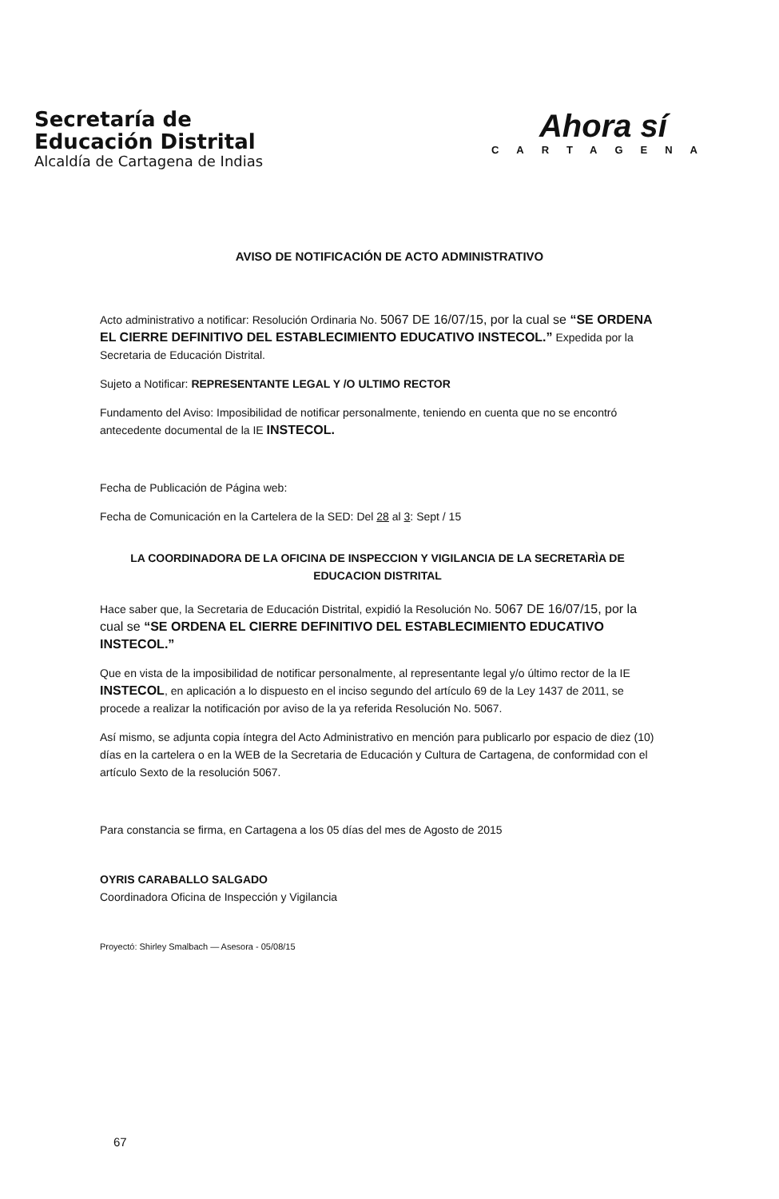Secretaría de
Educación Distrital
Alcaldía de Cartagena de Indias
Ahora sí
CARTAGENA
AVISO DE NOTIFICACIÓN DE ACTO ADMINISTRATIVO
Acto administrativo a notificar: Resolución Ordinaria No. 5067 DE 16/07/15, por la cual se “SE ORDENA EL CIERRE DEFINITIVO DEL ESTABLECIMIENTO EDUCATIVO INSTECOL.” Expedida por la Secretaria de Educación Distrital.
Sujeto a Notificar: REPRESENTANTE LEGAL Y /O ULTIMO RECTOR
Fundamento del Aviso: Imposibilidad de notificar personalmente, teniendo en cuenta que no se encontró antecedente documental de la IE INSTECOL.
Fecha de Publicación de Página web:
Fecha de Comunicación en la Cartelera de la SED: Del 28 al 3: Sept / 15
LA COORDINADORA DE LA OFICINA DE INSPECCION Y VIGILANCIA DE LA SECRETARÌA DE EDUCACION DISTRITAL
Hace saber que, la Secretaria de Educación Distrital, expidió la Resolución No. 5067 DE 16/07/15, por la cual se “SE ORDENA EL CIERRE DEFINITIVO DEL ESTABLECIMIENTO EDUCATIVO INSTECOL.”
Que en vista de la imposibilidad de notificar personalmente, al representante legal y/o último rector de la IE INSTECOL, en aplicación a lo dispuesto en el inciso segundo del artículo 69 de la Ley 1437 de 2011, se procede a realizar la notificación por aviso de la ya referida Resolución No. 5067.
Así mismo, se adjunta copia íntegra del Acto Administrativo en mención para publicarlo por espacio de diez (10) días en la cartelera o en la WEB de la Secretaria de Educación y Cultura de Cartagena, de conformidad con el artículo Sexto de la resolución 5067.
Para constancia se firma, en Cartagena a los 05 días del mes de Agosto de 2015
OYRIS CARABALLO SALGADO
Coordinadora Oficina de Inspección y Vigilancia
Proyectó: Shirley Smalbach — Asesora - 05/08/15
67